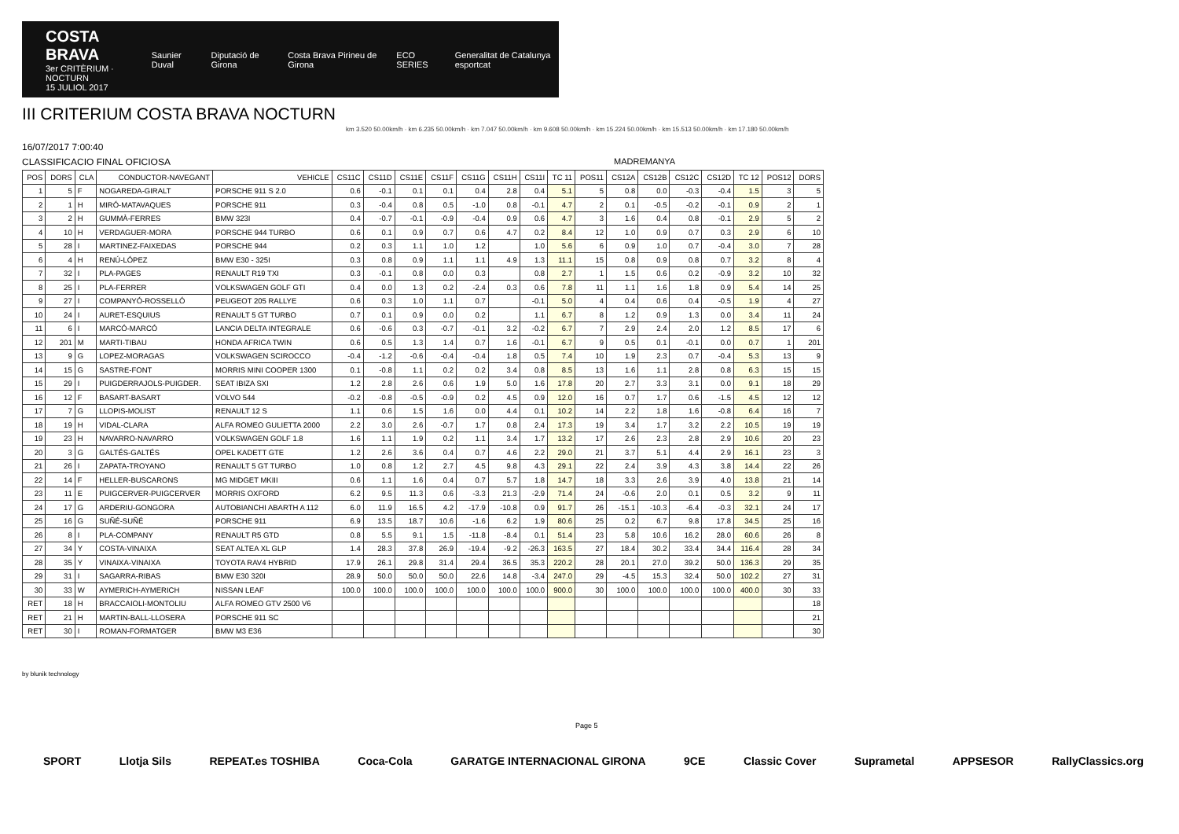COSTA BRAVA
3er CRITÈRIUM · NOCTURN
15 JULIOL 2017
Saunier Duval Diputació de Girona Costa Brava Pirineu de Girona ECO SERIES Generalitat de Catalunya esportcat
III CRITERIUM COSTA BRAVA NOCTURN
km 3.520 50.00km/h · km 6.235 50.00km/h · km 7.047 50.00km/h · km 9.608 50.00km/h · km 15.224 50.00km/h · km 15.513 50.00km/h · km 17.180 50.00km/h
16/07/2017 7:00:40
CLASSIFICACIO FINAL OFICIOSA MADREMANYA
| POS | DORS | CLA | CONDUCTOR-NAVEGANT | VEHICLE | CS11C | CS11D | CS11E | CS11F | CS11G | CS11H | CS11I | TC 11 | POS11 | CS12A | CS12B | CS12C | CS12D | TC 12 | POS12 | DORS |
| --- | --- | --- | --- | --- | --- | --- | --- | --- | --- | --- | --- | --- | --- | --- | --- | --- | --- | --- | --- | --- |
| 1 | 5 | F | NOGAREDA-GIRALT | PORSCHE 911 S 2.0 | 0.6 | -0.1 | 0.1 | 0.1 | 0.4 | 2.8 | 0.4 | 5.1 | 5 | 0.8 | 0.0 | -0.3 | -0.4 | 1.5 | 3 | 5 |
| 2 | 1 | H | MIRÓ-MATAVAQUES | PORSCHE 911 | 0.3 | -0.4 | 0.8 | 0.5 | -1.0 | 0.8 | -0.1 | 4.7 | 2 | 0.1 | -0.5 | -0.2 | -0.1 | 0.9 | 2 | 1 |
| 3 | 2 | H | GUMMÀ-FERRES | BMW 323I | 0.4 | -0.7 | -0.1 | -0.9 | -0.4 | 0.9 | 0.6 | 4.7 | 3 | 1.6 | 0.4 | 0.8 | -0.1 | 2.9 | 5 | 2 |
| 4 | 10 | H | VERDAGUER-MORA | PORSCHE 944 TURBO | 0.6 | 0.1 | 0.9 | 0.7 | 0.6 | 4.7 | 0.2 | 8.4 | 12 | 1.0 | 0.9 | 0.7 | 0.3 | 2.9 | 6 | 10 |
| 5 | 28 | I | MARTINEZ-FAIXEDAS | PORSCHE 944 | 0.2 | 0.3 | 1.1 | 1.0 | 1.2 | | 1.0 | 5.6 | 6 | 0.9 | 1.0 | 0.7 | -0.4 | 3.0 | 7 | 28 |
| 6 | 4 | H | RENÚ-LÓPEZ | BMW E30 - 325I | 0.3 | 0.8 | 0.9 | 1.1 | 1.1 | 4.9 | 1.3 | 11.1 | 15 | 0.8 | 0.9 | 0.8 | 0.7 | 3.2 | 8 | 4 |
| 7 | 32 | I | PLA-PAGES | RENAULT R19 TXI | 0.3 | -0.1 | 0.8 | 0.0 | 0.3 | | 0.8 | 2.7 | 1 | 1.5 | 0.6 | 0.2 | -0.9 | 3.2 | 10 | 32 |
| 8 | 25 | I | PLA-FERRER | VOLKSWAGEN GOLF GTI | 0.4 | 0.0 | 1.3 | 0.2 | -2.4 | 0.3 | 0.6 | 7.8 | 11 | 1.1 | 1.6 | 1.8 | 0.9 | 5.4 | 14 | 25 |
| 9 | 27 | I | COMPANYÓ-ROSSELLÓ | PEUGEOT 205 RALLYE | 0.6 | 0.3 | 1.0 | 1.1 | 0.7 | | -0.1 | 5.0 | 4 | 0.4 | 0.6 | 0.4 | -0.5 | 1.9 | 4 | 27 |
| 10 | 24 | I | AURET-ESQUIUS | RENAULT 5 GT TURBO | 0.7 | 0.1 | 0.9 | 0.0 | 0.2 | | 1.1 | 6.7 | 8 | 1.2 | 0.9 | 1.3 | 0.0 | 3.4 | 11 | 24 |
| 11 | 6 | I | MARCÓ-MARCÓ | LANCIA DELTA INTEGRALE | 0.6 | -0.6 | 0.3 | -0.7 | -0.1 | 3.2 | -0.2 | 6.7 | 7 | 2.9 | 2.4 | 2.0 | 1.2 | 8.5 | 17 | 6 |
| 12 | 201 | M | MARTI-TIBAU | HONDA AFRICA TWIN | 0.6 | 0.5 | 1.3 | 1.4 | 0.7 | 1.6 | -0.1 | 6.7 | 9 | 0.5 | 0.1 | -0.1 | 0.0 | 0.7 | 1 | 201 |
| 13 | 9 | G | LOPEZ-MORAGAS | VOLKSWAGEN SCIROCCO | -0.4 | -1.2 | -0.6 | -0.4 | -0.4 | 1.8 | 0.5 | 7.4 | 10 | 1.9 | 2.3 | 0.7 | -0.4 | 5.3 | 13 | 9 |
| 14 | 15 | G | SASTRE-FONT | MORRIS MINI COOPER 1300 | 0.1 | -0.8 | 1.1 | 0.2 | 0.2 | 3.4 | 0.8 | 8.5 | 13 | 1.6 | 1.1 | 2.8 | 0.8 | 6.3 | 15 | 15 |
| 15 | 29 | I | PUIGDERRAJOLS-PUIGDER. | SEAT IBIZA SXI | 1.2 | 2.8 | 2.6 | 0.6 | 1.9 | 5.0 | 1.6 | 17.8 | 20 | 2.7 | 3.3 | 3.1 | 0.0 | 9.1 | 18 | 29 |
| 16 | 12 | F | BASART-BASART | VOLVO 544 | -0.2 | -0.8 | -0.5 | -0.9 | 0.2 | 4.5 | 0.9 | 12.0 | 16 | 0.7 | 1.7 | 0.6 | -1.5 | 4.5 | 12 | 12 |
| 17 | 7 | G | LLOPIS-MOLIST | RENAULT 12 S | 1.1 | 0.6 | 1.5 | 1.6 | 0.0 | 4.4 | 0.1 | 10.2 | 14 | 2.2 | 1.8 | 1.6 | -0.8 | 6.4 | 16 | 7 |
| 18 | 19 | H | VIDAL-CLARA | ALFA ROMEO GULIETTA 2000 | 2.2 | 3.0 | 2.6 | -0.7 | 1.7 | 0.8 | 2.4 | 17.3 | 19 | 3.4 | 1.7 | 3.2 | 2.2 | 10.5 | 19 | 19 |
| 19 | 23 | H | NAVARRO-NAVARRO | VOLKSWAGEN GOLF 1.8 | 1.6 | 1.1 | 1.9 | 0.2 | 1.1 | 3.4 | 1.7 | 13.2 | 17 | 2.6 | 2.3 | 2.8 | 2.9 | 10.6 | 20 | 23 |
| 20 | 3 | G | GALTÉS-GALTÉS | OPEL KADETT GTE | 1.2 | 2.6 | 3.6 | 0.4 | 0.7 | 4.6 | 2.2 | 29.0 | 21 | 3.7 | 5.1 | 4.4 | 2.9 | 16.1 | 23 | 3 |
| 21 | 26 | I | ZAPATA-TROYANO | RENAULT 5 GT TURBO | 1.0 | 0.8 | 1.2 | 2.7 | 4.5 | 9.8 | 4.3 | 29.1 | 22 | 2.4 | 3.9 | 4.3 | 3.8 | 14.4 | 22 | 26 |
| 22 | 14 | F | HELLER-BUSCARONS | MG MIDGET MKIII | 0.6 | 1.1 | 1.6 | 0.4 | 0.7 | 5.7 | 1.8 | 14.7 | 18 | 3.3 | 2.6 | 3.9 | 4.0 | 13.8 | 21 | 14 |
| 23 | 11 | E | PUIGCERVER-PUIGCERVER | MORRIS OXFORD | 6.2 | 9.5 | 11.3 | 0.6 | -3.3 | 21.3 | -2.9 | 71.4 | 24 | -0.6 | 2.0 | 0.1 | 0.5 | 3.2 | 9 | 11 |
| 24 | 17 | G | ARDERIU-GONGORA | AUTOBIANCHI ABARTH A 112 | 6.0 | 11.9 | 16.5 | 4.2 | -17.9 | -10.8 | 0.9 | 91.7 | 26 | -15.1 | -10.3 | -6.4 | -0.3 | 32.1 | 24 | 17 |
| 25 | 16 | G | SUÑÉ-SUÑÉ | PORSCHE 911 | 6.9 | 13.5 | 18.7 | 10.6 | -1.6 | 6.2 | 1.9 | 80.6 | 25 | 0.2 | 6.7 | 9.8 | 17.8 | 34.5 | 25 | 16 |
| 26 | 8 | I | PLA-COMPANY | RENAULT R5 GTD | 0.8 | 5.5 | 9.1 | 1.5 | -11.8 | -8.4 | 0.1 | 51.4 | 23 | 5.8 | 10.6 | 16.2 | 28.0 | 60.6 | 26 | 8 |
| 27 | 34 | Y | COSTA-VINAIXA | SEAT ALTEA XL GLP | 1.4 | 28.3 | 37.8 | 26.9 | -19.4 | -9.2 | -26.3 | 163.5 | 27 | 18.4 | 30.2 | 33.4 | 34.4 | 116.4 | 28 | 34 |
| 28 | 35 | Y | VINAIXA-VINAIXA | TOYOTA RAV4 HYBRID | 17.9 | 26.1 | 29.8 | 31.4 | 29.4 | 36.5 | 35.3 | 220.2 | 28 | 20.1 | 27.0 | 39.2 | 50.0 | 136.3 | 29 | 35 |
| 29 | 31 | I | SAGARRA-RIBAS | BMW E30 320I | 28.9 | 50.0 | 50.0 | 50.0 | 22.6 | 14.8 | -3.4 | 247.0 | 29 | -4.5 | 15.3 | 32.4 | 50.0 | 102.2 | 27 | 31 |
| 30 | 33 | W | AYMERICH-AYMERICH | NISSAN LEAF | 100.0 | 100.0 | 100.0 | 100.0 | 100.0 | 100.0 | 100.0 | 900.0 | 30 | 100.0 | 100.0 | 100.0 | 100.0 | 400.0 | 30 | 33 |
| RET | 18 | H | BRACCAIOLI-MONTOLIU | ALFA ROMEO GTV 2500 V6 | | | | | | | | | | | | | | | | 18 |
| RET | 21 | H | MARTIN-BALL-LLOSERA | PORSCHE 911 SC | | | | | | | | | | | | | | | | 21 |
| RET | 30 | I | ROMAN-FORMATGER | BMW M3 E36 | | | | | | | | | | | | | | | | 30 |
by blunik technology
Page 5
SPORT Llotja Sils REPEAT.es TOSHIBA Coca-Cola GARATGE INTERNACIONAL GIRONA 9CE Classic Cover Suprametal APPSESOR RallyClassics.org